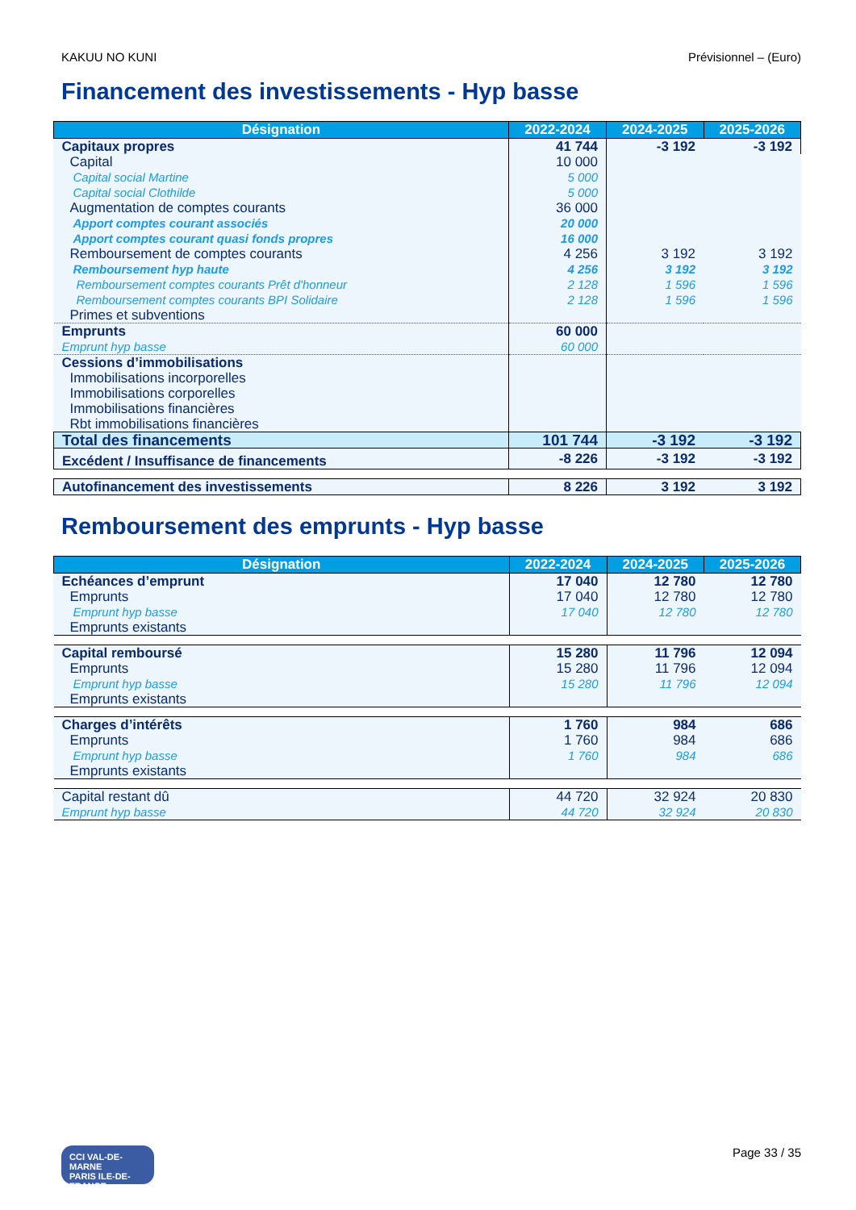KAKUU NO KUNI Prévisionnel – (Euro)
Financement des investissements - Hyp basse
| Désignation | 2022-2024 | 2024-2025 | 2025-2026 |
| --- | --- | --- | --- |
| Capitaux propres | 41 744 | -3 192 | -3 192 |
| Capital | 10 000 | | |
| Capital social Martine | 5 000 | | |
| Capital social Clothilde | 5 000 | | |
| Augmentation de comptes courants | 36 000 | | |
| Apport comptes courant associés | 20 000 | | |
| Apport comptes courant quasi fonds propres | 16 000 | | |
| Remboursement de comptes courants | 4 256 | 3 192 | 3 192 |
| Remboursement hyp haute | 4 256 | 3 192 | 3 192 |
| Remboursement comptes courants Prêt d'honneur | 2 128 | 1 596 | 1 596 |
| Remboursement comptes courants BPI Solidaire | 2 128 | 1 596 | 1 596 |
| Primes et subventions | | | |
| Emprunts | 60 000 | | |
| Emprunt hyp basse | 60 000 | | |
| Cessions d’immobilisations | | | |
| Immobilisations incorporelles | | | |
| Immobilisations corporelles | | | |
| Immobilisations financières | | | |
| Rbt immobilisations financières | | | |
| Total des financements | 101 744 | -3 192 | -3 192 |
| Excédent / Insuffisance de financements | -8 226 | -3 192 | -3 192 |
| Autofinancement des investissements | 8 226 | 3 192 | 3 192 |
Remboursement des emprunts - Hyp basse
| Désignation | 2022-2024 | 2024-2025 | 2025-2026 |
| --- | --- | --- | --- |
| Echéances d’emprunt | 17 040 | 12 780 | 12 780 |
| Emprunts | 17 040 | 12 780 | 12 780 |
| Emprunt hyp basse | 17 040 | 12 780 | 12 780 |
| Emprunts existants | | | |
| Capital remboursé | 15 280 | 11 796 | 12 094 |
| Emprunts | 15 280 | 11 796 | 12 094 |
| Emprunt hyp basse | 15 280 | 11 796 | 12 094 |
| Emprunts existants | | | |
| Charges d’intérêts | 1 760 | 984 | 686 |
| Emprunts | 1 760 | 984 | 686 |
| Emprunt hyp basse | 1 760 | 984 | 686 |
| Emprunts existants | | | |
| Capital restant dû | 44 720 | 32 924 | 20 830 |
| Emprunt hyp basse | 44 720 | 32 924 | 20 830 |
CCI VAL-DE-MARNE
PARIS ILE-DE-FRANCE
Page 33 / 35